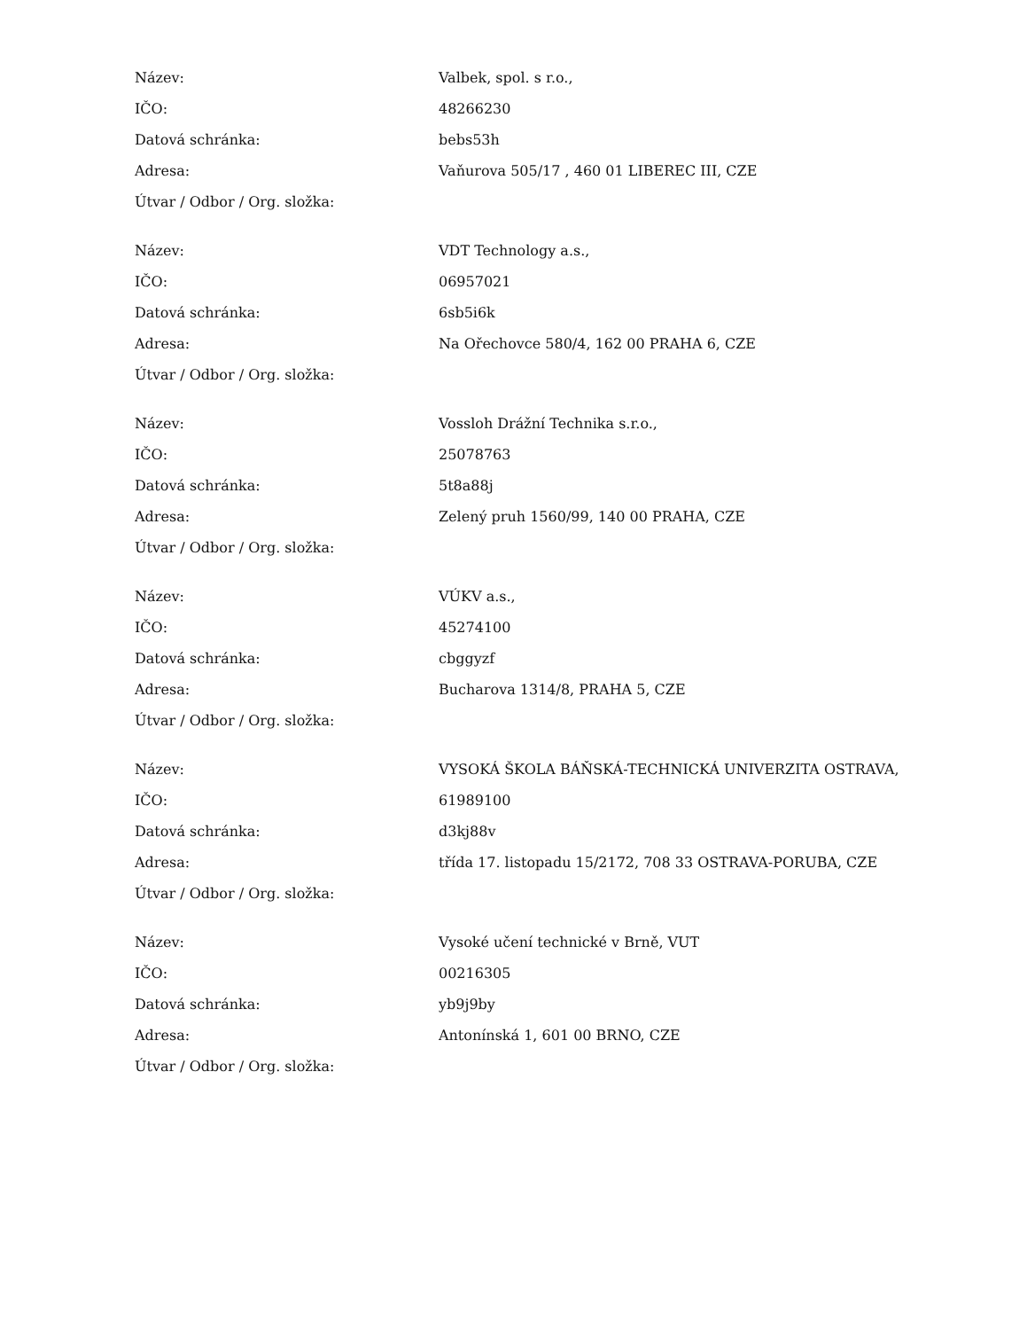| Název: | Valbek, spol. s r.o., |
| IČO: | 48266230 |
| Datová schránka: | bebs53h |
| Adresa: | Vaňurova 505/17 , 460 01 LIBEREC III, CZE |
| Útvar / Odbor / Org. složka: | |
| Název: | VDT Technology a.s., |
| IČO: | 06957021 |
| Datová schránka: | 6sb5i6k |
| Adresa: | Na Ořechovce 580/4, 162 00 PRAHA 6, CZE |
| Útvar / Odbor / Org. složka: | |
| Název: | Vossloh Drážní Technika s.r.o., |
| IČO: | 25078763 |
| Datová schránka: | 5t8a88j |
| Adresa: | Zelený pruh 1560/99, 140 00 PRAHA, CZE |
| Útvar / Odbor / Org. složka: | |
| Název: | VÚKV a.s., |
| IČO: | 45274100 |
| Datová schránka: | cbggyzf |
| Adresa: | Bucharova 1314/8, PRAHA 5, CZE |
| Útvar / Odbor / Org. složka: | |
| Název: | VYSOKÁ ŠKOLA BÁŇSKÁ-TECHNICKÁ UNIVERZITA OSTRAVA, |
| IČO: | 61989100 |
| Datová schránka: | d3kj88v |
| Adresa: | třída 17. listopadu 15/2172, 708 33 OSTRAVA-PORUBA, CZE |
| Útvar / Odbor / Org. složka: | |
| Název: | Vysoké učení technické v Brně, VUT |
| IČO: | 00216305 |
| Datová schránka: | yb9j9by |
| Adresa: | Antonínská 1, 601 00 BRNO, CZE |
| Útvar / Odbor / Org. složka: | |